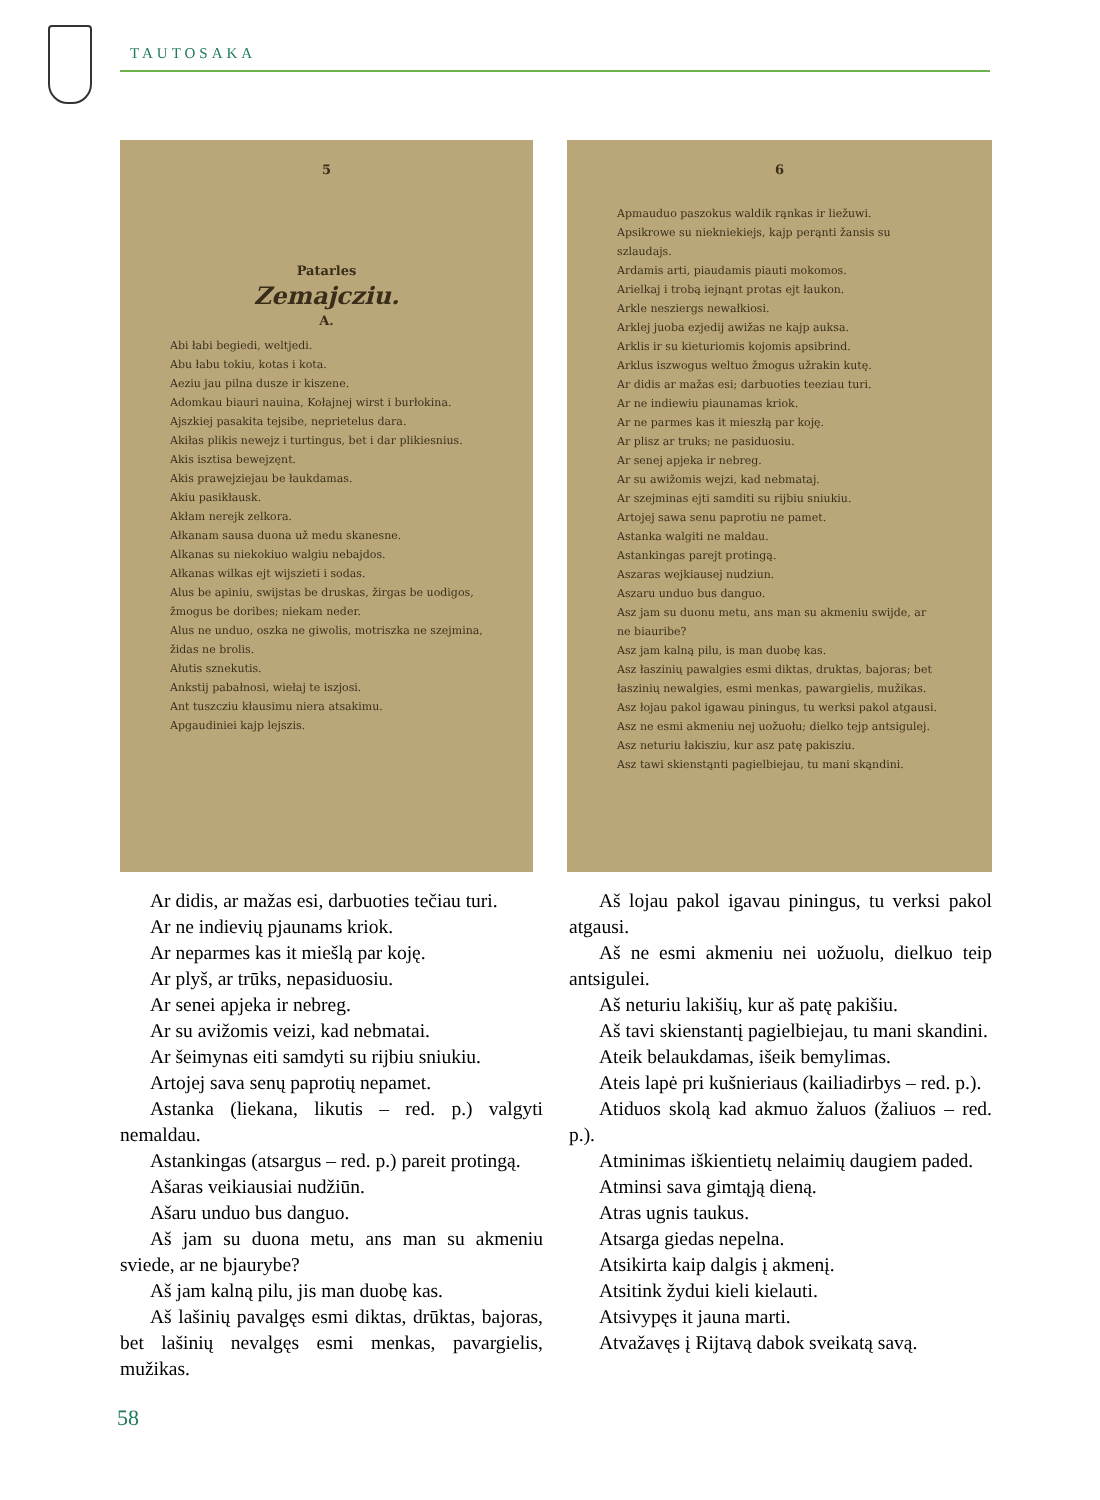TAUTOSAKA
5
Patarles
Zemajcziu.
A.
Abi łabi begiedi, weltjedi.
Abu łabu tokiu, kotas i kota.
Aeziu jau pilna dusze ir kiszene.
Adomkau biauri nauina, Kołajnej wirst i burłokina.
Ajszkiej pasakita tejsibe, neprietelus dara.
Akiłas plikis newejz i turtingus, bet i dar plikiesnius.
Akis isztisa bewejzęnt.
Akis prawejziejau be łaukdamas.
Akiu pasikłausk.
Akłam nerejk zelkora.
Ałkanam sausa duona už medu skanesne.
Alkanas su niekokiuo walgiu nebajdos.
Ałkanas wilkas ejt wijszieti i sodas.
Alus be apiniu, swijstas be druskas, žirgas be uodigos, žmogus be doribes; niekam neder.
Alus ne unduo, oszka ne giwolis, motriszka ne szejmina, židas ne brolis.
Ałutis szneku­tis.
Ankstij pabałnosi, wiełaj te iszjosi.
Ant tuszcziu kłausimu niera atsakimu.
Apgaudiniei kajp lejszis.
6
Apmauduo paszokus waldik rąnkas ir liežuwi.
Apsikrowe su niekniekiejs, kajp perąnti žansis su szlaudajs.
Ardamis arti, piaudamis piauti mokomos.
Arielkaj i trobą iejnąnt protas ejt łaukon.
Arkle nesziergs newałkiosi.
Arklej juoba ezjedij awižas ne kajp auksa.
Arklis ir su kieturiomis kojomis apsibrind.
Arklus iszwogus weltuo žmogus užrakin kutę.
Ar didis ar mažas esi; darbuoties teeziau turi.
Ar ne indiewiu piaunamas kriok.
Ar ne parmes kas it mieszłą par koję.
Ar plisz ar truks; ne pasiduosiu.
Ar senej apjeka ir nebreg.
Ar su awižomis wejzi, kad nebmataj.
Ar szejminas ejti samditi su rijbiu sniukiu.
Artojej sawa senu paprotiu ne pamet.
Astanka walgiti ne maldau.
Astankingas parejt protingą.
Aszaras wejkiausej nudziun.
Aszaru unduo bus danguo.
Asz jam su duonu metu, ans man su akmeniu swijde, ar ne biauribe?
Asz jam kalną pilu, is man duobę kas.
Asz łaszinių pawalgies esmi diktas, druktas, bajoras; bet łaszinių newalgies, esmi menkas, pawargielis, mužikas.
Asz łojau pakol igawau piningus, tu werksi pakol atgausi.
Asz ne esmi akmeniu nej uožuołu; dielko tejp antsigulej.
Asz neturiu łakisziu, kur asz patę pakisziu.
Asz tawi skienstąnti pagielbiejau, tu mani skąndini.
Ar didis, ar mažas esi, darbuoties tečiau turi.
Ar ne indievių pjaunams kriok.
Ar neparmes kas it miešlą par koję.
Ar plyš, ar trūks, nepasiduosiu.
Ar senei apjeka ir nebreg.
Ar su avižomis veizi, kad nebmatai.
Ar šeimynas eiti samdyti su rijbiu sniukiu.
Artojej sava senų paprotių nepamet.
Astanka (liekana, likutis – red. p.) valgyti nemaldau.
Astankingas (atsargus – red. p.) pareit protingą.
Ašaras veikiausiai nudžiūn.
Ašaru unduo bus danguo.
Aš jam su duona metu, ans man su akmeniu sviede, ar ne bjaurybe?
Aš jam kalną pilu, jis man duobę kas.
Aš lašinių pavalgęs esmi diktas, drūktas, bajoras, bet lašinių nevalgęs esmi menkas, pavargielis, mužikas.
Aš lojau pakol igavau piningus, tu verksi pakol atgausi.
Aš ne esmi akmeniu nei uožuolu, dielkuo teip antsigulei.
Aš neturiu lakišių, kur aš patę pakišiu.
Aš tavi skienstantį pagielbiejau, tu mani skandini.
Ateik belaukdamas, išeik bemylimas.
Ateis lapė pri kušnieriaus (kailiadirbys – red. p.).
Atiduos skolą kad akmuo žaluos (žaliuos – red. p.).
Atminimas iškientietų nelaimių daugiem paded.
Atminsi sava gimtąją dieną.
Atras ugnis taukus.
Atsarga giedas nepelna.
Atsikirta kaip dalgis į akmenį.
Atsitink žydui kieli kielauti.
Atsivypęs it jauna marti.
Atvažavęs į Rijtavą dabok sveikatą savą.
58